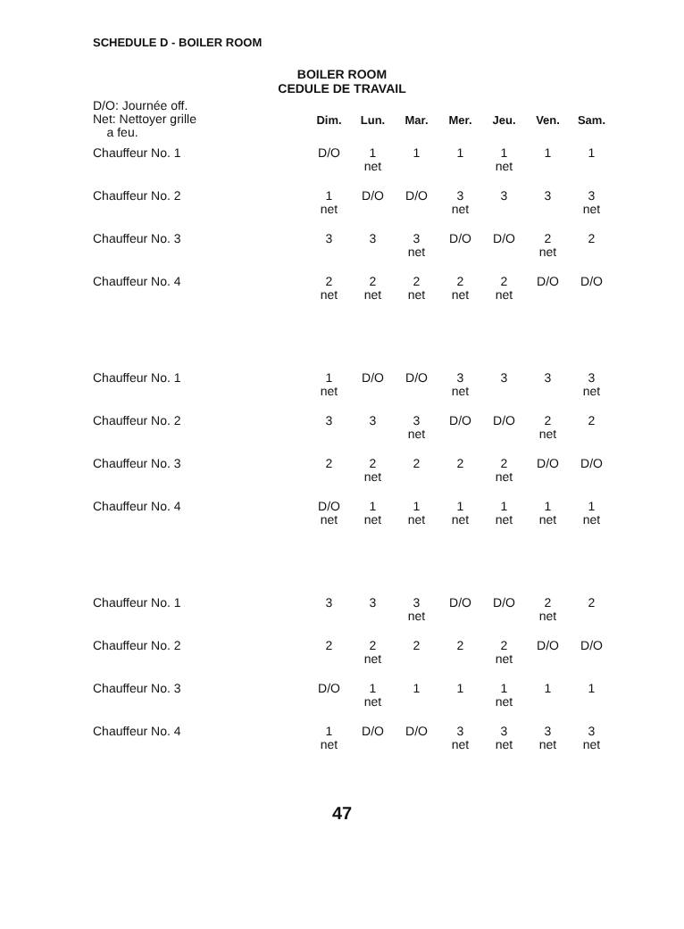SCHEDULE D - BOILER ROOM
BOILER ROOM
CEDULE DE TRAVAIL
| D/O: Journée off. Net: Nettoyer grille a feu. | Dim. | Lun. | Mar. | Mer. | Jeu. | Ven. | Sam. |
| --- | --- | --- | --- | --- | --- | --- | --- |
| Chauffeur No. 1 | D/O | 1 net | 1 | 1 | 1 net | 1 | 1 |
| Chauffeur No. 2 | 1 net | D/O | D/O | 3 net | 3 | 3 | 3 net |
| Chauffeur No. 3 | 3 | 3 | 3 net | D/O | D/O | 2 net | 2 |
| Chauffeur No. 4 | 2 net | 2 net | 2 net | 2 net | 2 net | D/O | D/O |
| Chauffeur No. 1 | 1 net | D/O | D/O | 3 net | 3 | 3 | 3 net |
| Chauffeur No. 2 | 3 | 3 | 3 net | D/O | D/O | 2 net | 2 |
| Chauffeur No. 3 | 2 | 2 net | 2 | 2 | 2 net | D/O | D/O |
| Chauffeur No. 4 | D/O net | 1 net | 1 net | 1 net | 1 net | 1 net | 1 net |
| Chauffeur No. 1 | 3 | 3 | 3 net | D/O | D/O | 2 net | 2 |
| Chauffeur No. 2 | 2 | 2 net | 2 | 2 | 2 net | D/O | D/O |
| Chauffeur No. 3 | D/O | 1 net | 1 | 1 | 1 net | 1 | 1 |
| Chauffeur No. 4 | 1 net | D/O | D/O | 3 net | 3 net | 3 net | 3 net |
47